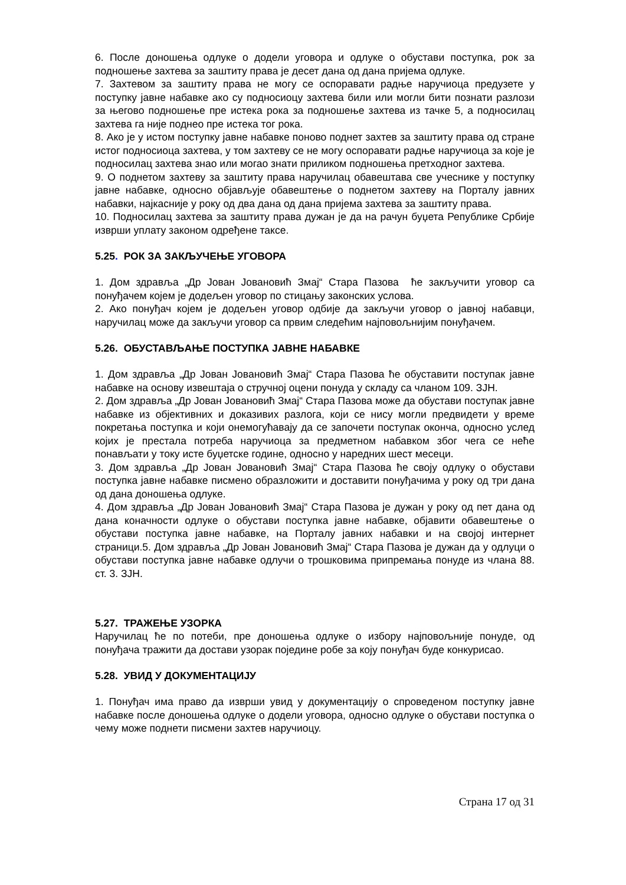6. После доношења одлуке о додели уговора и одлуке о обустави поступка, рок за подношење захтева за заштиту права је десет дана од дана пријема одлуке.
7. Захтевом за заштиту права не могу се оспоравати радње наручиоца предузете у поступку јавне набавке ако су подносиоцу захтева били или могли бити познати разлози за његово подношење пре истека рока за подношење захтева из тачке 5, а подносилац захтева га није поднео пре истека тог рока.
8. Ако је у истом поступку јавне набавке поново поднет захтев за заштиту права од стране истог подносиоца захтева, у том захтеву се не могу оспоравати радње наручиоца за које је подносилац захтева знао или могао знати приликом подношења претходног захтева.
9. О поднетом захтеву за заштиту права наручилац обавештава све учеснике у поступку јавне набавке, односно објављује обавештење о поднетом захтеву на Порталу јавних набавки, најкасније у року од два дана од дана пријема захтева за заштиту права.
10. Подносилац захтева за заштиту права дужан је да на рачун буџета Републике Србије изврши уплату законом одређене таксе.
5.25. РОК ЗА ЗАКЉУЧЕЊЕ УГОВОРА
1. Дом здравља „Др Јован Јовановић Змај“ Стара Пазова ће закључити уговор са понуђачем којем је додељен уговор по стицању законских услова.
2. Ако понуђач којем је додељен уговор одбије да закључи уговор о јавној набавци, наручилац може да закључи уговор са првим следећим најповољнијим понуђачем.
5.26. ОБУСТАВЉАЊЕ ПОСТУПКА ЈАВНЕ НАБАВКЕ
1. Дом здравља „Др Јован Јовановић Змај“ Стара Пазова ће обуставити поступак јавне набавке на основу извештаја о стручној оцени понуда у складу са чланом 109. ЗЈН.
2. Дом здравља „Др Јован Јовановић Змај“ Стара Пазова може да обустави поступак јавне набавке из објективних и доказивих разлога, који се нису могли предвидети у време покретања поступка и који онемогућавају да се започети поступак оконча, односно услед којих је престала потреба наручиоца за предметном набавком због чега се неће понављати у току исте буџетске године, односно у наредних шест месеци.
3. Дом здравља „Др Јован Јовановић Змај“ Стара Пазова ће своју одлуку о обустави поступка јавне набавке писмено образложити и доставити понуђачима у року од три дана од дана доношења одлуке.
4. Дом здравља „Др Јован Јовановић Змај“ Стара Пазова је дужан у року од пет дана од дана коначности одлуке о обустави поступка јавне набавке, објавити обавештење о обустави поступка јавне набавке, на Порталу јавних набавки и на својој интернет страници.5. Дом здравља „Др Јован Јовановић Змај“ Стара Пазова је дужан да у одлуци о обустави поступка јавне набавке одлучи о трошковима припремања понуде из члана 88. ст. 3. ЗЈН.
5.27. ТРАЖЕЊЕ УЗОРКА
Наручилац ће по потеби, пре доношења одлуке о избору најповољније понуде, од понуђача тражити да достави узорак појединe робе за коју понуђач буде конкурисао.
5.28. УВИД У ДОКУМЕНТАЦИЈУ
1. Понуђач има право да изврши увид у документацију о спроведеном поступку јавне набавке после доношења одлуке о додели уговора, односно одлуке о обустави поступка о чему може поднети писмени захтев наручиоцу.
Страна 17 од 31